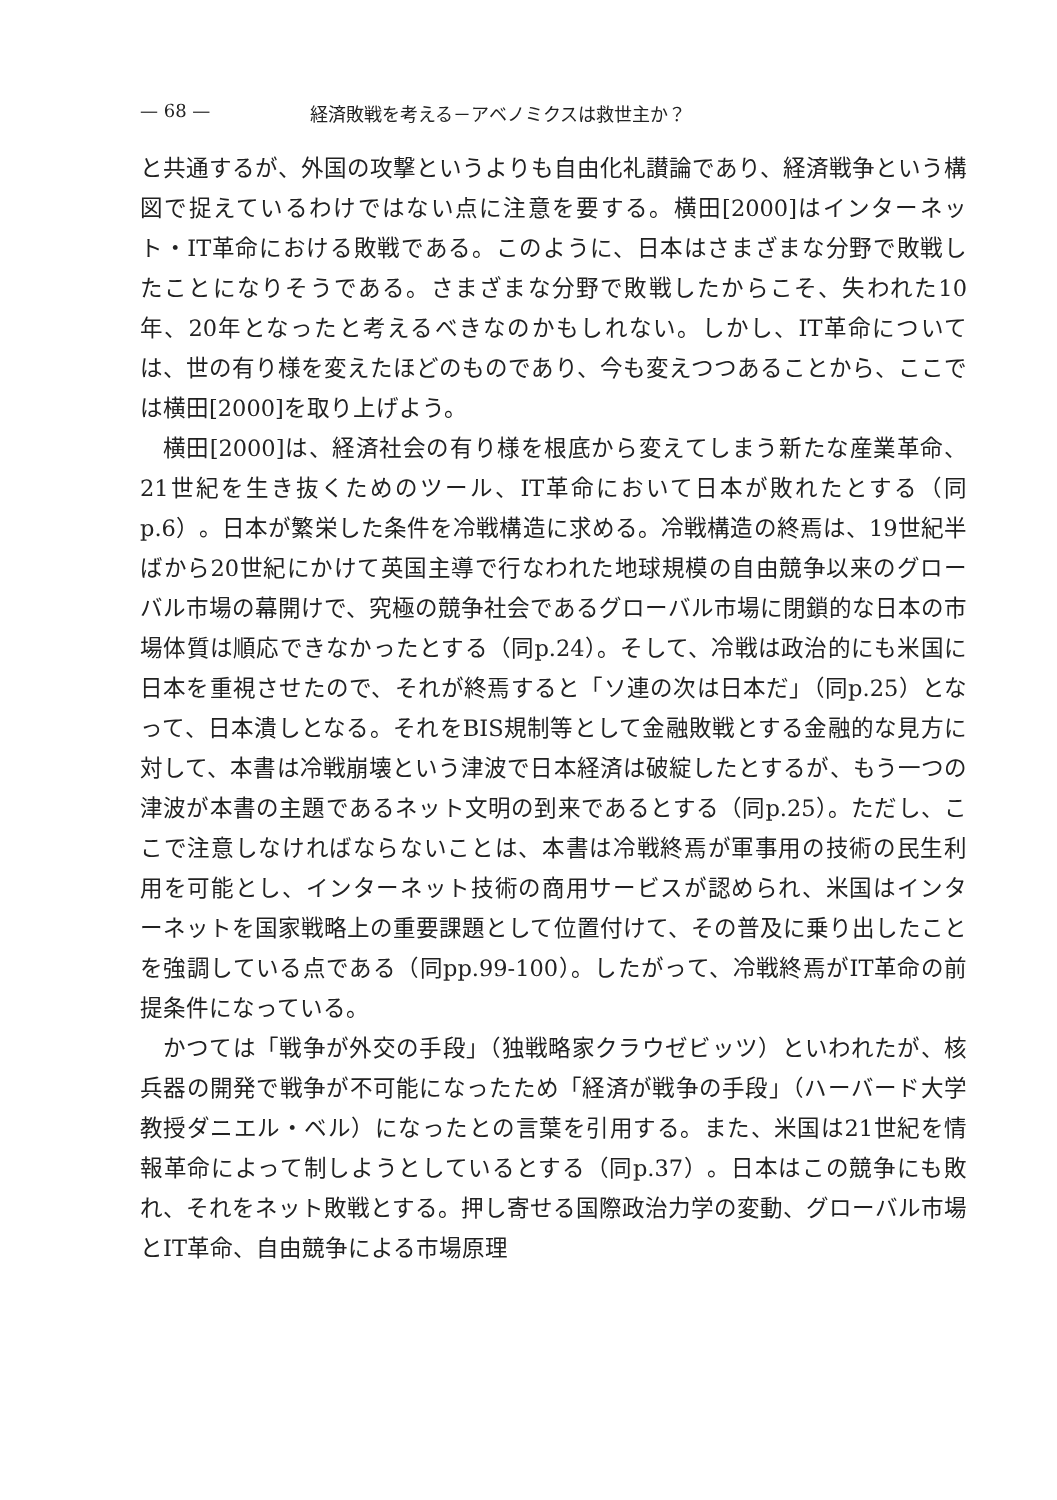— 68 — 経済敗戦を考える－アベノミクスは救世主か？
と共通するが、外国の攻撃というよりも自由化礼讃論であり、経済戦争という構図で捉えているわけではない点に注意を要する。横田[2000]はインターネット・IT革命における敗戦である。このように、日本はさまざまな分野で敗戦したことになりそうである。さまざまな分野で敗戦したからこそ、失われた10年、20年となったと考えるべきなのかもしれない。しかし、IT革命については、世の有り様を変えたほどのものであり、今も変えつつあることから、ここでは横田[2000]を取り上げよう。
横田[2000]は、経済社会の有り様を根底から変えてしまう新たな産業革命、21世紀を生き抜くためのツール、IT革命において日本が敗れたとする（同p.6）。日本が繁栄した条件を冷戦構造に求める。冷戦構造の終焉は、19世紀半ばから20世紀にかけて英国主導で行なわれた地球規模の自由競争以来のグローバル市場の幕開けで、究極の競争社会であるグローバル市場に閉鎖的な日本の市場体質は順応できなかったとする（同p.24）。そして、冷戦は政治的にも米国に日本を重視させたので、それが終焉すると「ソ連の次は日本だ」（同p.25）となって、日本潰しとなる。それをBIS規制等として金融敗戦とする金融的な見方に対して、本書は冷戦崩壊という津波で日本経済は破綻したとするが、もう一つの津波が本書の主題であるネット文明の到来であるとする（同p.25）。ただし、ここで注意しなければならないことは、本書は冷戦終焉が軍事用の技術の民生利用を可能とし、インターネット技術の商用サービスが認められ、米国はインターネットを国家戦略上の重要課題として位置付けて、その普及に乗り出したことを強調している点である（同pp.99-100）。したがって、冷戦終焉がIT革命の前提条件になっている。
かつては「戦争が外交の手段」（独戦略家クラウゼビッツ）といわれたが、核兵器の開発で戦争が不可能になったため「経済が戦争の手段」（ハーバード大学教授ダニエル・ベル）になったとの言葉を引用する。また、米国は21世紀を情報革命によって制しようとしているとする（同p.37）。日本はこの競争にも敗れ、それをネット敗戦とする。押し寄せる国際政治力学の変動、グローバル市場とIT革命、自由競争による市場原理